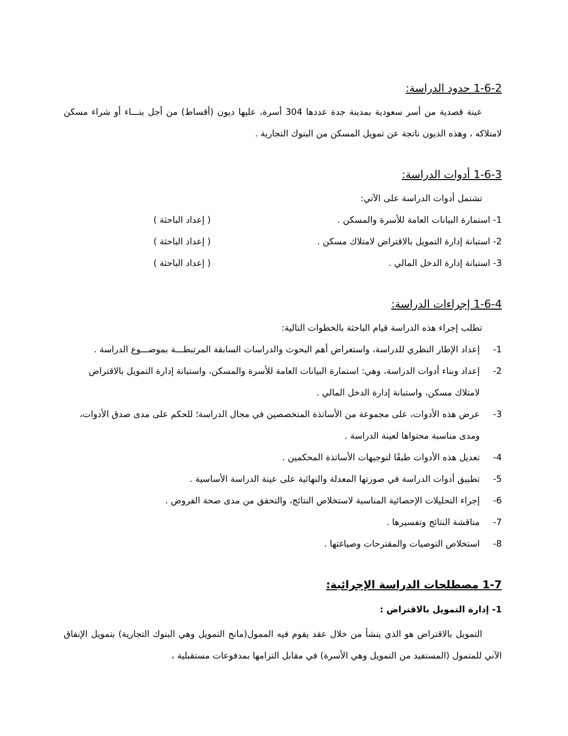1-6-2 حدود الدراسة:
عينة قصدية من أسر سعودية بمدينة جدة عددها 304 أسرة، عليها ديون (أقساط) من أجل بنـــاء أو شراء مسكن لامتلاكه ، وهذه الديون ناتجة عن تمويل المسكن من البنوك التجارية .
1-6-3 أدوات الدراسة:
تشتمل أدوات الدراسة على الآتي:
1- استمارة البيانات العامة للأسرة والمسكن . ( إعداد الباحثة )
2- استبانة إدارة التمويل بالاقتراض لامتلاك مسكن . ( إعداد الباحثة )
3- استبانة إدارة الدخل المالي . ( إعداد الباحثة )
1-6-4 إجراءات الدراسة:
تطلب إجراء هذه الدراسة قيام الباحثة بالخطوات التالية:
1- إعداد الإطار النظري للدراسة، واستعراض أهم البحوث والدراسات السابقة المرتبطـــة بموضـــوع الدراسة .
2- إعداد وبناء أدوات الدراسة، وهي: استمارة البيانات العامة للأسرة والمسكن، واستبانة إدارة التمويل بالاقتراض لامتلاك مسكن، واستبانة إدارة الدخل المالي .
3- عرض هذه الأدوات، على مجموعة من الأساتذة المتخصصين في مجال الدراسة؛ للحكم على مدى صدق الأدوات، ومدى مناسبة محتواها لعينة الدراسة .
4- تعديل هذه الأدوات طبقًا لتوجيهات الأساتذة المحكمين .
5- تطبيق أدوات الدراسة في صورتها المعدلة والنهائية على عينة الدراسة الأساسية .
6- إجراء التحليلات الإحصائية المناسبة لاستخلاص النتائج، والتحقق من مدى صحة الفروض .
7- مناقشة النتائج وتفسيرها .
8- استخلاص التوصيات والمقترحات وصياغتها .
1-7 مصطلحات الدراسة الإجرائية:
1- إدارة التمويل بالاقتراض :
التمويل بالاقتراض هو الذي ينشأ من خلال عقد يقوم فيه الممول(مانح التمويل وهي البنوك التجارية) بتمويل الإنفاق الآني للمتمول (المستفيد من التمويل وهي الأسرة) في مقابل التزامها بمدفوعات مستقبلية ،